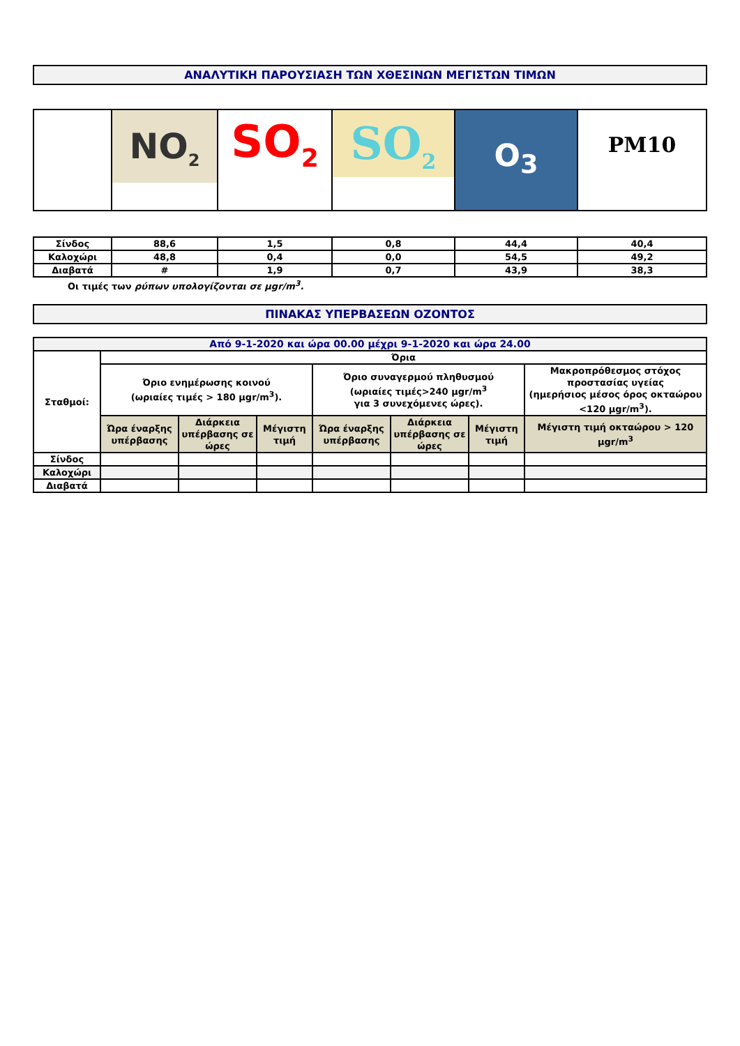ΑΝΑΛΥΤΙΚΗ ΠΑΡΟΥΣΙΑΣΗ ΤΩΝ ΧΘΕΣΙΝΩΝ ΜΕΓΙΣΤΩΝ ΤΙΜΩΝ
| | NO<sub>2</sub> | SO<sub>2</sub> | SO<sub>2</sub> | O<sub>3</sub> | PM10 |
| Σίνδος | 88,6 | 1,5 | 0,8 | 44,4 | 40,4 |
| Καλοχώρι | 48,8 | 0,4 | 0,0 | 54,5 | 49,2 |
| Διαβατά | # | 1,9 | 0,7 | 43,9 | 38,3 |
Οι τιμές των ρύπων υπολογίζονται σε μgr/m<sup>3</sup>.
ΠΙΝΑΚΑΣ ΥΠΕΡΒΑΣΕΩΝ ΟΖΟΝΤΟΣ
| Από 9-1-2020 και ώρα 00.00 μέχρι 9-1-2020 και ώρα 24.00 | | | | | | | |
| Σταθμοί: | Όρια | | | | | | |
| | Όριο ενημέρωσης κοινού (ωριαίες τιμές > 180 μgr/m<sup>3</sup>). | | | Όριο συναγερμού πληθυσμού (ωριαίες τιμές>240 μgr/m<sup>3</sup> για 3 συνεχόμενες ώρες). | | | Μακροπρόθεσμος στόχος προστασίας υγείας (ημερήσιος μέσος όρος οκταώρου <120 μgr/m<sup>3</sup>). |
| | Ώρα έναρξης υπέρβασης | Διάρκεια υπέρβασης σε ώρες | Μέγιστη τιμή | Ώρα έναρξης υπέρβασης | Διάρκεια υπέρβασης σε ώρες | Μέγιστη τιμή | Μέγιστη τιμή οκταώρου > 120 μgr/m<sup>3</sup> |
| Σίνδος | | | | | | | |
| Καλοχώρι | | | | | | | |
| Διαβατά | | | | | | | |